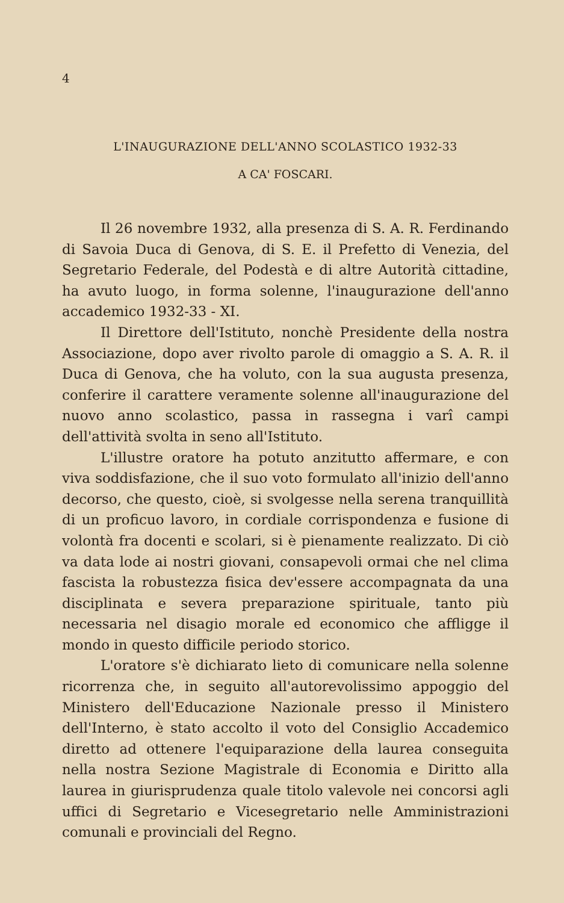4
L'INAUGURAZIONE DELL'ANNO SCOLASTICO 1932-33
A CA' FOSCARI.
Il 26 novembre 1932, alla presenza di S. A. R. Ferdinando di Savoia Duca di Genova, di S. E. il Prefetto di Venezia, del Segretario Federale, del Podestà e di altre Autorità cittadine, ha avuto luogo, in forma solenne, l'inaugurazione dell'anno accademico 1932-33 - XI.
Il Direttore dell'Istituto, nonchè Presidente della nostra Associazione, dopo aver rivolto parole di omaggio a S. A. R. il Duca di Genova, che ha voluto, con la sua augusta presenza, conferire il carattere veramente solenne all'inaugurazione del nuovo anno scolastico, passa in rassegna i varî campi dell'attività svolta in seno all'Istituto.
L'illustre oratore ha potuto anzitutto affermare, e con viva soddisfazione, che il suo voto formulato all'inizio dell'anno decorso, che questo, cioè, si svolgesse nella serena tranquillità di un proficuo lavoro, in cordiale corrispondenza e fusione di volontà fra docenti e scolari, si è pienamente realizzato. Di ciò va data lode ai nostri giovani, consapevoli ormai che nel clima fascista la robustezza fisica dev'essere accompagnata da una disciplinata e severa preparazione spirituale, tanto più necessaria nel disagio morale ed economico che affligge il mondo in questo difficile periodo storico.
L'oratore s'è dichiarato lieto di comunicare nella solenne ricorrenza che, in seguito all'autorevolissimo appoggio del Ministero dell'Educazione Nazionale presso il Ministero dell'Interno, è stato accolto il voto del Consiglio Accademico diretto ad ottenere l'equiparazione della laurea conseguita nella nostra Sezione Magistrale di Economia e Diritto alla laurea in giurisprudenza quale titolo valevole nei concorsi agli uffici di Segretario e Vicesegretario nelle Amministrazioni comunali e provinciali del Regno.